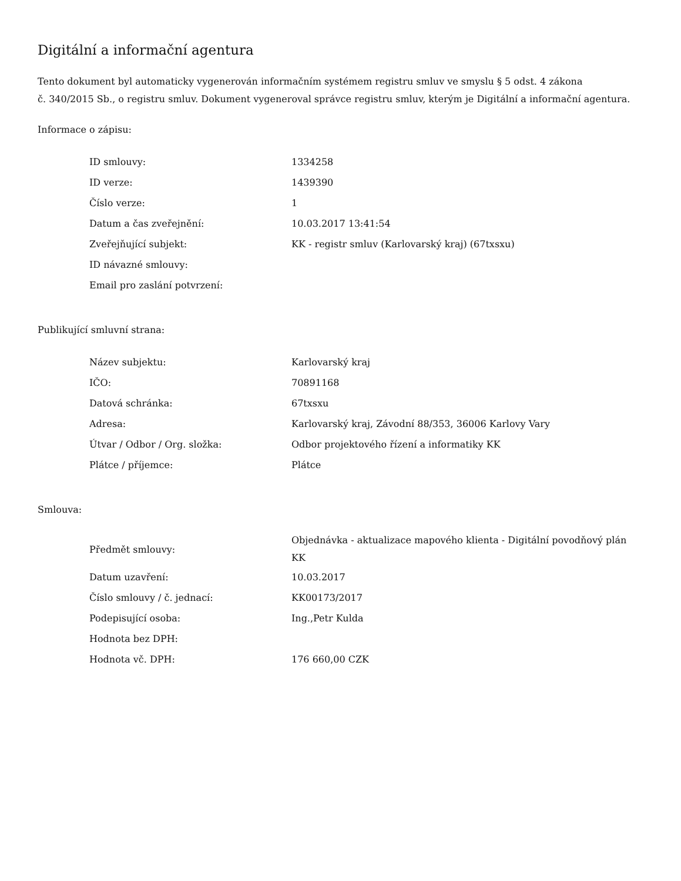Digitální a informační agentura
Tento dokument byl automaticky vygenerován informačním systémem registru smluv ve smyslu § 5 odst. 4 zákona
č. 340/2015 Sb., o registru smluv. Dokument vygeneroval správce registru smluv, kterým je Digitální a informační agentura.
Informace o zápisu:
| ID smlouvy: | 1334258 |
| ID verze: | 1439390 |
| Číslo verze: | 1 |
| Datum a čas zveřejnění: | 10.03.2017 13:41:54 |
| Zveřejňující subjekt: | KK - registr smluv (Karlovarský kraj) (67txsxu) |
| ID návazné smlouvy: | |
| Email pro zaslání potvrzení: | |
Publikující smluvní strana:
| Název subjektu: | Karlovarský kraj |
| IČO: | 70891168 |
| Datová schránka: | 67txsxu |
| Adresa: | Karlovarský kraj, Závodní 88/353, 36006 Karlovy Vary |
| Útvar / Odbor / Org. složka: | Odbor projektového řízení a informatiky KK |
| Plátce / příjemce: | Plátce |
Smlouva:
| Předmět smlouvy: | Objednávka - aktualizace mapového klienta - Digitální povodňový plán KK |
| Datum uzavření: | 10.03.2017 |
| Číslo smlouvy / č. jednací: | KK00173/2017 |
| Podepisující osoba: | Ing.,Petr Kulda |
| Hodnota bez DPH: | |
| Hodnota vč. DPH: | 176 660,00 CZK |